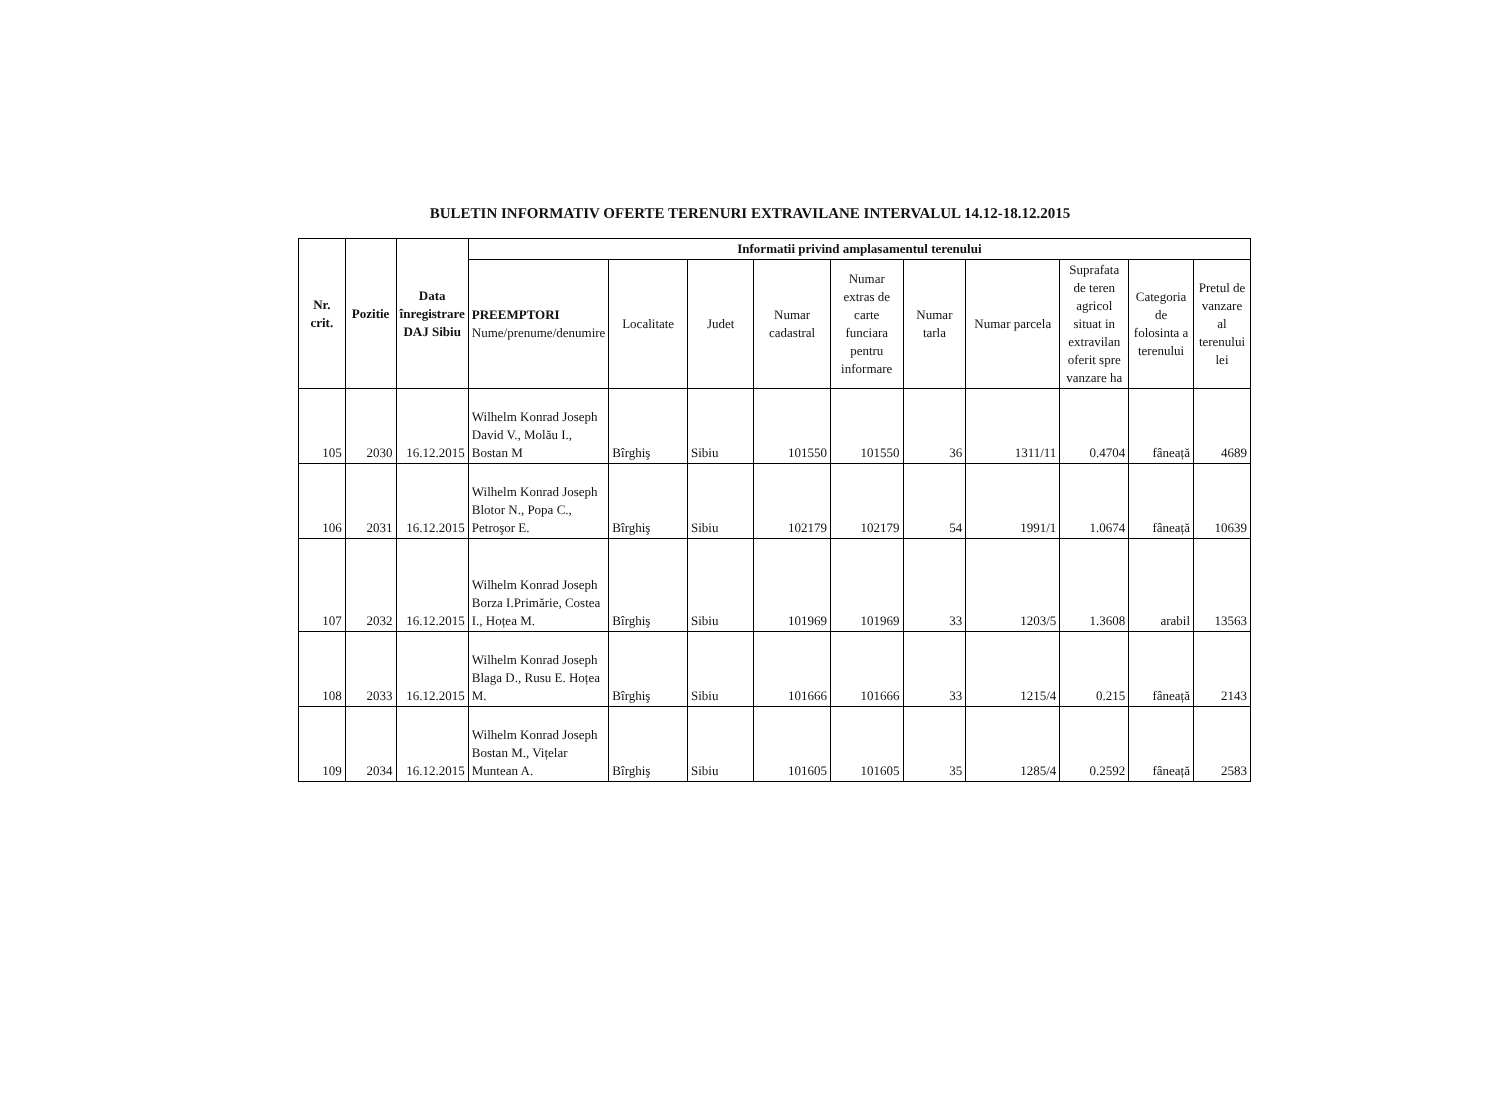BULETIN INFORMATIV OFERTE TERENURI EXTRAVILANE INTERVALUL 14.12-18.12.2015
| Nr. crit. | Pozitie | Data înregistrare DAJ Sibiu | Informatii privind amplasamentul terenului | | | | | | | | | |
| --- | --- | --- | --- | --- | --- | --- | --- | --- | --- | --- | --- | --- |
| | | | PREEMPTORI Nume/prenume/denumire | Localitate | Judet | Numar cadastral | Numar extras de carte funciara pentru informare | Numar tarla | Numar parcela | Suprafata de teren agricol situat in extravilan oferit spre vanzare ha | Categoria de folosinta a terenului | Pretul de vanzare al terenului lei |
| 105 | 2030 | 16.12.2015 | Wilhelm Konrad Joseph David V., Molău I., Bostan M | Bîrghiş | Sibiu | 101550 | 101550 | 36 | 1311/11 | 0.4704 | fâneață | 4689 |
| 106 | 2031 | 16.12.2015 | Wilhelm Konrad Joseph Blotor N., Popa C., Petroşor E. | Bîrghiş | Sibiu | 102179 | 102179 | 54 | 1991/1 | 1.0674 | fâneață | 10639 |
| 107 | 2032 | 16.12.2015 | Wilhelm Konrad Joseph Borza I.Primărie, Costea I., Hoțea M. | Bîrghiş | Sibiu | 101969 | 101969 | 33 | 1203/5 | 1.3608 | arabil | 13563 |
| 108 | 2033 | 16.12.2015 | Wilhelm Konrad Joseph Blaga D., Rusu E. Hoțea M. | Bîrghiş | Sibiu | 101666 | 101666 | 33 | 1215/4 | 0.215 | fâneață | 2143 |
| 109 | 2034 | 16.12.2015 | Wilhelm Konrad Joseph Bostan M., Vițelar Muntean A. | Bîrghiş | Sibiu | 101605 | 101605 | 35 | 1285/4 | 0.2592 | fâneață | 2583 |